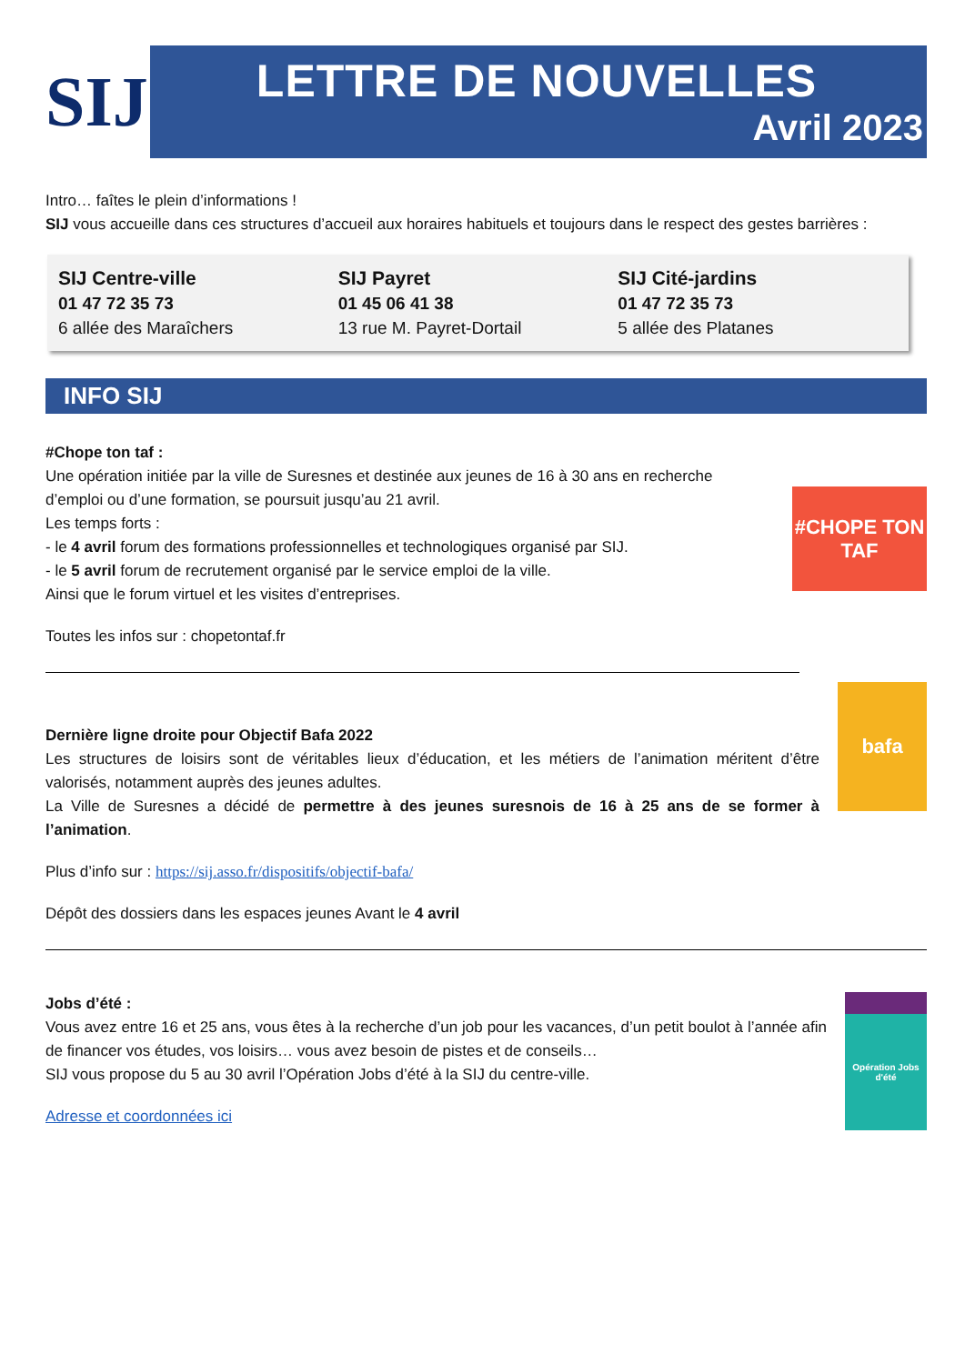SIJ
LETTRE DE NOUVELLES
Avril 2023
Intro… faîtes le plein d’informations !
SIJ vous accueille dans ces structures d’accueil aux horaires habituels et toujours dans le respect des gestes barrières :
SIJ Centre-ville
01 47 72 35 73
6 allée des Maraîchers
SIJ Payret
01 45 06 41 38
13 rue M. Payret-Dortail
SIJ Cité-jardins
01 47 72 35 73
5 allée des Platanes
INFO SIJ
#Chope ton taf :
Une opération initiée par la ville de Suresnes et destinée aux jeunes de 16 à 30 ans en recherche d’emploi ou d’une formation, se poursuit jusqu’au 21 avril.
Les temps forts :
- le 4 avril forum des formations professionnelles et technologiques organisé par SIJ.
- le 5 avril forum de recrutement organisé par le service emploi de la ville.
Ainsi que le forum virtuel et les visites d’entreprises.
Toutes les infos sur : chopetontaf.fr
#CHOPE TON
TAF
Dernière ligne droite pour Objectif Bafa 2022
Les structures de loisirs sont de véritables lieux d’éducation, et les métiers de l’animation méritent d’être valorisés, notamment auprès des jeunes adultes.
La Ville de Suresnes a décidé de permettre à des jeunes suresnois de 16 à 25 ans de se former à l’animation.
Plus d’info sur : https://sij.asso.fr/dispositifs/objectif-bafa/
Dépôt des dossiers dans les espaces jeunes Avant le 4 avril
bafa
Jobs d’été :
Vous avez entre 16 et 25 ans, vous êtes à la recherche d’un job pour les vacances, d’un petit boulot à l’année afin de financer vos études, vos loisirs… vous avez besoin de pistes et de conseils…
SIJ vous propose du 5 au 30 avril l’Opération Jobs d’été à la SIJ du centre-ville.
Adresse et coordonnées ici
Opération Jobs d'été